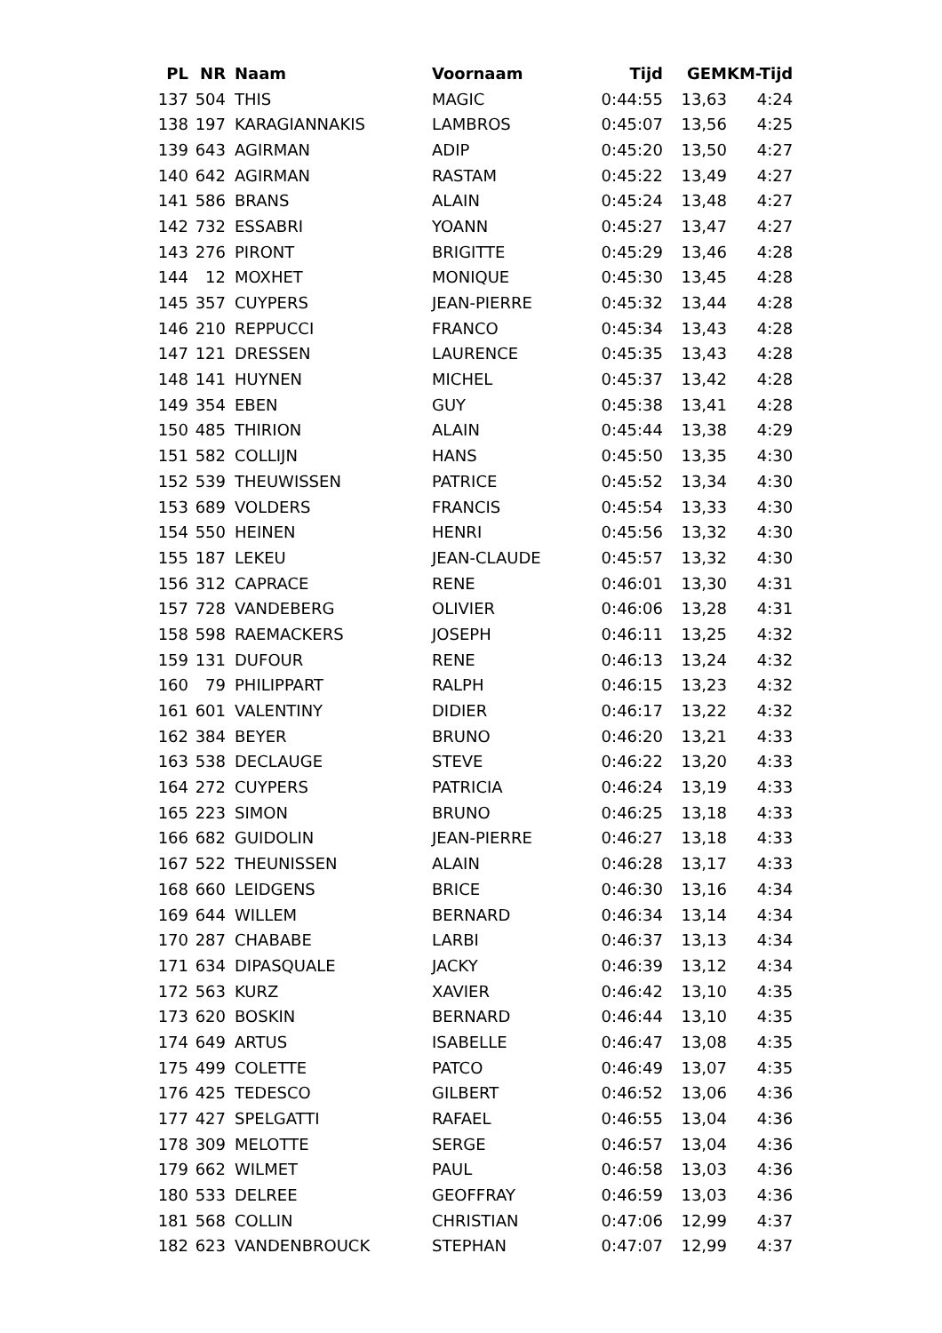| PL | NR | Naam | Voornaam | Tijd | GEM | KM-Tijd |
| --- | --- | --- | --- | --- | --- | --- |
| 137 | 504 | THIS | MAGIC | 0:44:55 | 13,63 | 4:24 |
| 138 | 197 | KARAGIANNAKIS | LAMBROS | 0:45:07 | 13,56 | 4:25 |
| 139 | 643 | AGIRMAN | ADIP | 0:45:20 | 13,50 | 4:27 |
| 140 | 642 | AGIRMAN | RASTAM | 0:45:22 | 13,49 | 4:27 |
| 141 | 586 | BRANS | ALAIN | 0:45:24 | 13,48 | 4:27 |
| 142 | 732 | ESSABRI | YOANN | 0:45:27 | 13,47 | 4:27 |
| 143 | 276 | PIRONT | BRIGITTE | 0:45:29 | 13,46 | 4:28 |
| 144 | 12 | MOXHET | MONIQUE | 0:45:30 | 13,45 | 4:28 |
| 145 | 357 | CUYPERS | JEAN-PIERRE | 0:45:32 | 13,44 | 4:28 |
| 146 | 210 | REPPUCCI | FRANCO | 0:45:34 | 13,43 | 4:28 |
| 147 | 121 | DRESSEN | LAURENCE | 0:45:35 | 13,43 | 4:28 |
| 148 | 141 | HUYNEN | MICHEL | 0:45:37 | 13,42 | 4:28 |
| 149 | 354 | EBEN | GUY | 0:45:38 | 13,41 | 4:28 |
| 150 | 485 | THIRION | ALAIN | 0:45:44 | 13,38 | 4:29 |
| 151 | 582 | COLLIJN | HANS | 0:45:50 | 13,35 | 4:30 |
| 152 | 539 | THEUWISSEN | PATRICE | 0:45:52 | 13,34 | 4:30 |
| 153 | 689 | VOLDERS | FRANCIS | 0:45:54 | 13,33 | 4:30 |
| 154 | 550 | HEINEN | HENRI | 0:45:56 | 13,32 | 4:30 |
| 155 | 187 | LEKEU | JEAN-CLAUDE | 0:45:57 | 13,32 | 4:30 |
| 156 | 312 | CAPRACE | RENE | 0:46:01 | 13,30 | 4:31 |
| 157 | 728 | VANDEBERG | OLIVIER | 0:46:06 | 13,28 | 4:31 |
| 158 | 598 | RAEMACKERS | JOSEPH | 0:46:11 | 13,25 | 4:32 |
| 159 | 131 | DUFOUR | RENE | 0:46:13 | 13,24 | 4:32 |
| 160 | 79 | PHILIPPART | RALPH | 0:46:15 | 13,23 | 4:32 |
| 161 | 601 | VALENTINY | DIDIER | 0:46:17 | 13,22 | 4:32 |
| 162 | 384 | BEYER | BRUNO | 0:46:20 | 13,21 | 4:33 |
| 163 | 538 | DECLAUGE | STEVE | 0:46:22 | 13,20 | 4:33 |
| 164 | 272 | CUYPERS | PATRICIA | 0:46:24 | 13,19 | 4:33 |
| 165 | 223 | SIMON | BRUNO | 0:46:25 | 13,18 | 4:33 |
| 166 | 682 | GUIDOLIN | JEAN-PIERRE | 0:46:27 | 13,18 | 4:33 |
| 167 | 522 | THEUNISSEN | ALAIN | 0:46:28 | 13,17 | 4:33 |
| 168 | 660 | LEIDGENS | BRICE | 0:46:30 | 13,16 | 4:34 |
| 169 | 644 | WILLEM | BERNARD | 0:46:34 | 13,14 | 4:34 |
| 170 | 287 | CHABABE | LARBI | 0:46:37 | 13,13 | 4:34 |
| 171 | 634 | DIPASQUALE | JACKY | 0:46:39 | 13,12 | 4:34 |
| 172 | 563 | KURZ | XAVIER | 0:46:42 | 13,10 | 4:35 |
| 173 | 620 | BOSKIN | BERNARD | 0:46:44 | 13,10 | 4:35 |
| 174 | 649 | ARTUS | ISABELLE | 0:46:47 | 13,08 | 4:35 |
| 175 | 499 | COLETTE | PATCO | 0:46:49 | 13,07 | 4:35 |
| 176 | 425 | TEDESCO | GILBERT | 0:46:52 | 13,06 | 4:36 |
| 177 | 427 | SPELGATTI | RAFAEL | 0:46:55 | 13,04 | 4:36 |
| 178 | 309 | MELOTTE | SERGE | 0:46:57 | 13,04 | 4:36 |
| 179 | 662 | WILMET | PAUL | 0:46:58 | 13,03 | 4:36 |
| 180 | 533 | DELREE | GEOFFRAY | 0:46:59 | 13,03 | 4:36 |
| 181 | 568 | COLLIN | CHRISTIAN | 0:47:06 | 12,99 | 4:37 |
| 182 | 623 | VANDENBROUCK | STEPHAN | 0:47:07 | 12,99 | 4:37 |